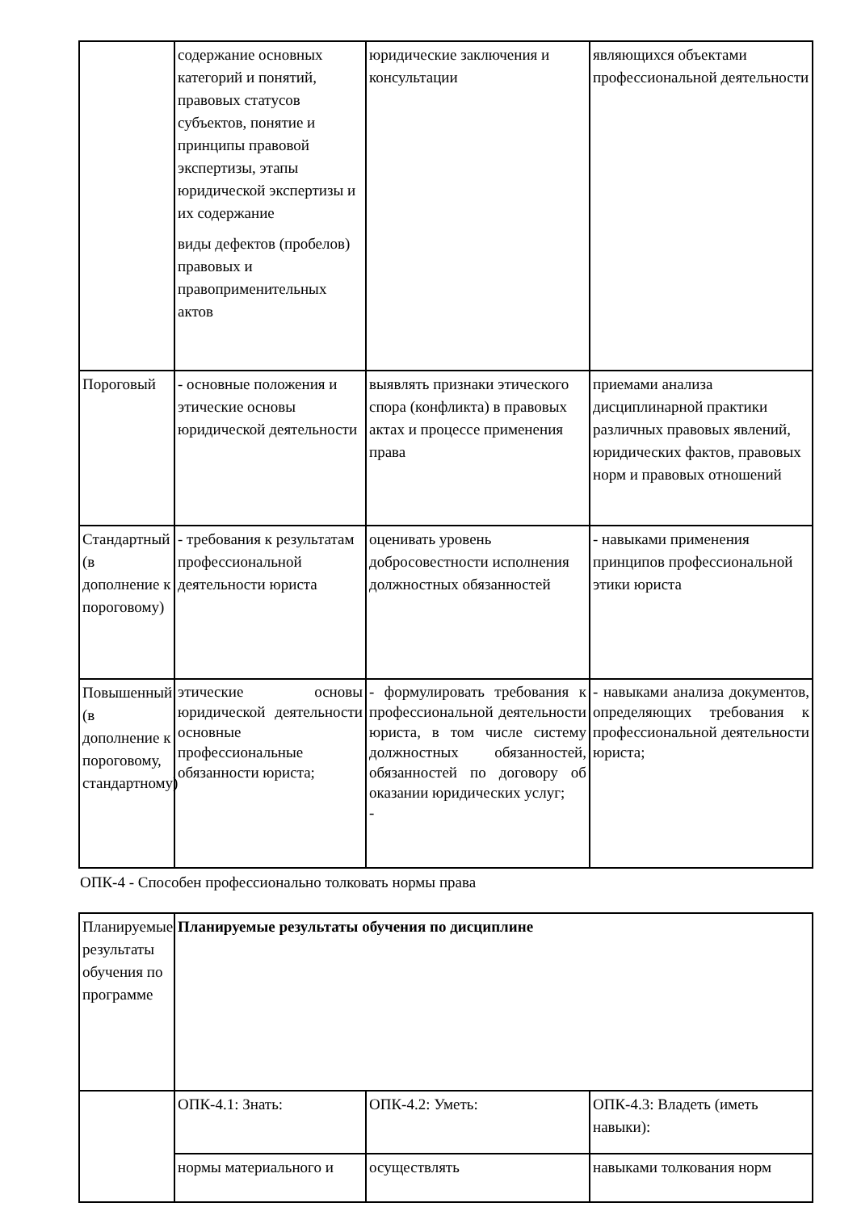| | содержание основных категорий и понятий, правовых статусов субъектов, понятие и принципы правовой экспертизы, этапы юридической экспертизы и их содержание виды дефектов (пробелов) правовых и правоприменительных актов | юридические заключения и консультации | являющихся объектами профессиональной деятельности |
| Пороговый | - основные положения и этические основы юридической деятельности | выявлять признаки этического спора (конфликта) в правовых актах и процессе применения права | приемами анализа дисциплинарной практики различных правовых явлений, юридических фактов, правовых норм и правовых отношений |
| Стандартный (в дополнение к пороговому) | - требования к результатам профессиональной деятельности юриста | оценивать уровень добросовестности исполнения должностных обязанностей | - навыками применения принципов профессиональной этики юриста |
| Повышенный (в дополнение к пороговому, стандартному) | этические основы юридической деятельности основные профессиональные обязанности юриста; | - формулировать требования к профессиональной деятельности юриста, в том числе систему должностных обязанностей, обязанностей по договору об оказании юридических услуг; - | - навыками анализа документов, определяющих требования к профессиональной деятельности юриста; |
ОПК-4 - Способен профессионально толковать нормы права
| Планируемые результаты обучения по программе | Планируемые результаты обучения по дисциплине | | |
| | ОПК-4.1: Знать: | ОПК-4.2: Уметь: | ОПК-4.3: Владеть (иметь навыки): |
| | нормы материального и | осуществлять | навыками толкования норм |